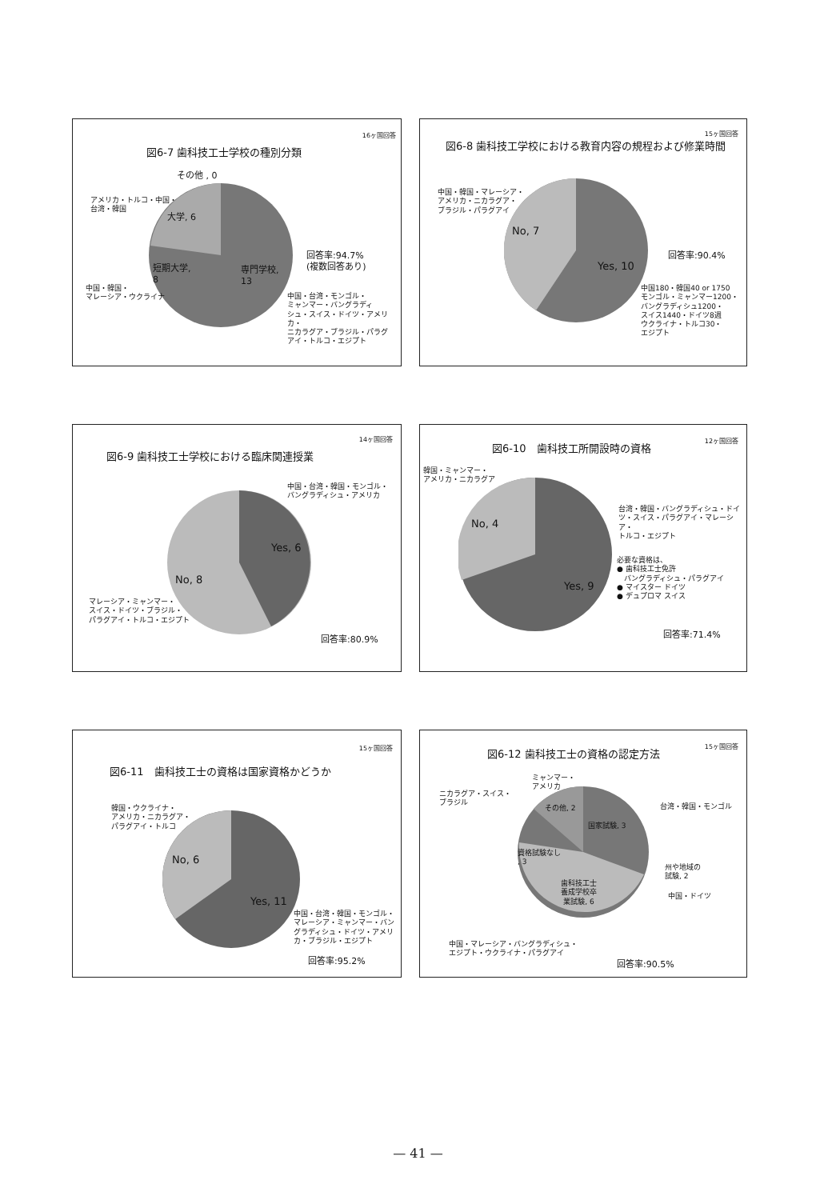16ヶ国回答
図6-7 歯科技工士学校の種別分類
その他 , 0
アメリカ・トルコ・中国・
台湾・韓国
大学, 6
短期大学,
8
専門学校,
13
回答率:94.7%
(複数回答あり)
中国・韓国・
マレーシア・ウクライナ
中国・台湾・モンゴル・
ミャンマー・バングラディ
シュ・スイス・ドイツ・アメリカ・
ニカラグア・ブラジル・パラグ
アイ・トルコ・エジプト
15ヶ国回答
図6-8 歯科技工学校における教育内容の規程および修業時間
中国・韓国・マレーシア・
アメリカ・ニカラグア・
ブラジル・パラグアイ
No, 7
Yes, 10
回答率:90.4%
中国180・韓国40 or 1750
モンゴル・ミャンマー1200・
バングラディシュ1200・
スイス1440・ドイツ8週
ウクライナ・トルコ30・
エジプト
14ヶ国回答
図6-9 歯科技工士学校における臨床関連授業
中国・台湾・韓国・モンゴル・
バングラディシュ・アメリカ
Yes, 6
No, 8
マレーシア・ミャンマー・
スイス・ドイツ・ブラジル・
パラグアイ・トルコ・エジプト
回答率:80.9%
12ヶ国回答
図6-10　歯科技工所開設時の資格
韓国・ミャンマー・
アメリカ・ニカラグア
No, 4
Yes, 9
台湾・韓国・バングラディシュ・ドイ
ツ・スイス・パラグアイ・マレーシア・
トルコ・エジプト
必要な資格は、
● 歯科技工士免許
　バングラディシュ・パラグアイ
● マイスター ドイツ
● デュプロマ スイス
回答率:71.4%
15ヶ国回答
図6-11　歯科技工士の資格は国家資格かどうか
韓国・ウクライナ・
アメリカ・ニカラグア・
パラグアイ・トルコ
No, 6
Yes, 11
中国・台湾・韓国・モンゴル・
マレーシア・ミャンマー・バン
グラディシュ・ドイツ・アメリ
カ・ブラジル・エジプト
回答率:95.2%
15ヶ国回答
図6-12 歯科技工士の資格の認定方法
ミャンマー・
アメリカ
ニカラグア・スイス・
ブラジル
台湾・韓国・モンゴル
その他, 2
国家試験, 3
資格試験なし
, 3
州や地域の
試験, 2
歯科技工士
養成学校卒
業試験, 6
中国・ドイツ
中国・マレーシア・バングラディシュ・
エジプト・ウクライナ・パラグアイ
回答率:90.5%
— 41 —